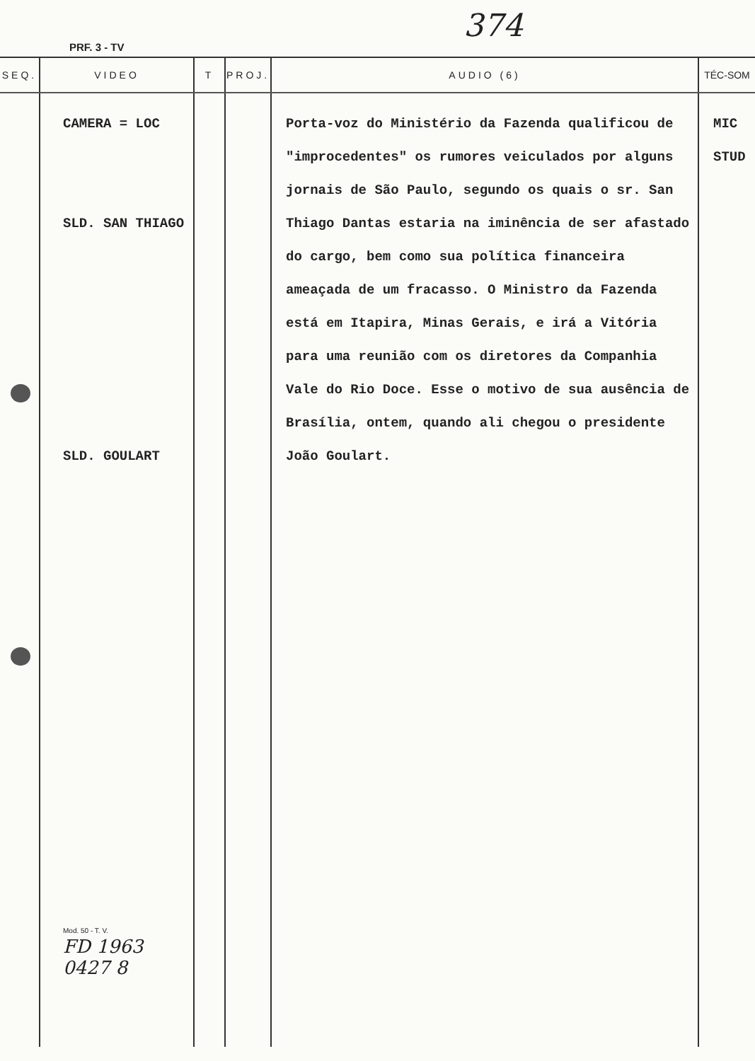374
PRF. 3 - TV
| SEQ. | VIDEO | T | PROJ. | AUDIO (6) | TÉC-SOM |
| --- | --- | --- | --- | --- | --- |
| | CAMERA = LOC SLD. SAN THIAGO SLD. GOULART Mod. 50 - T. V. FD 1963 0427 8 | | | Porta-voz do Ministério da Fazenda qualificou de "improcedentes" os rumores veiculados por alguns jornais de São Paulo, segundo os quais o sr. San Thiago Dantas estaria na iminência de ser afastado do cargo, bem como sua política financeira ameaçada de um fracasso. O Ministro da Fazenda está em Itapira, Minas Gerais, e irá a Vitória para uma reunião com os diretores da Companhia Vale do Rio Doce. Esse o motivo de sua ausência de Brasília, ontem, quando ali chegou o presidente João Goulart. | MIC STUD |